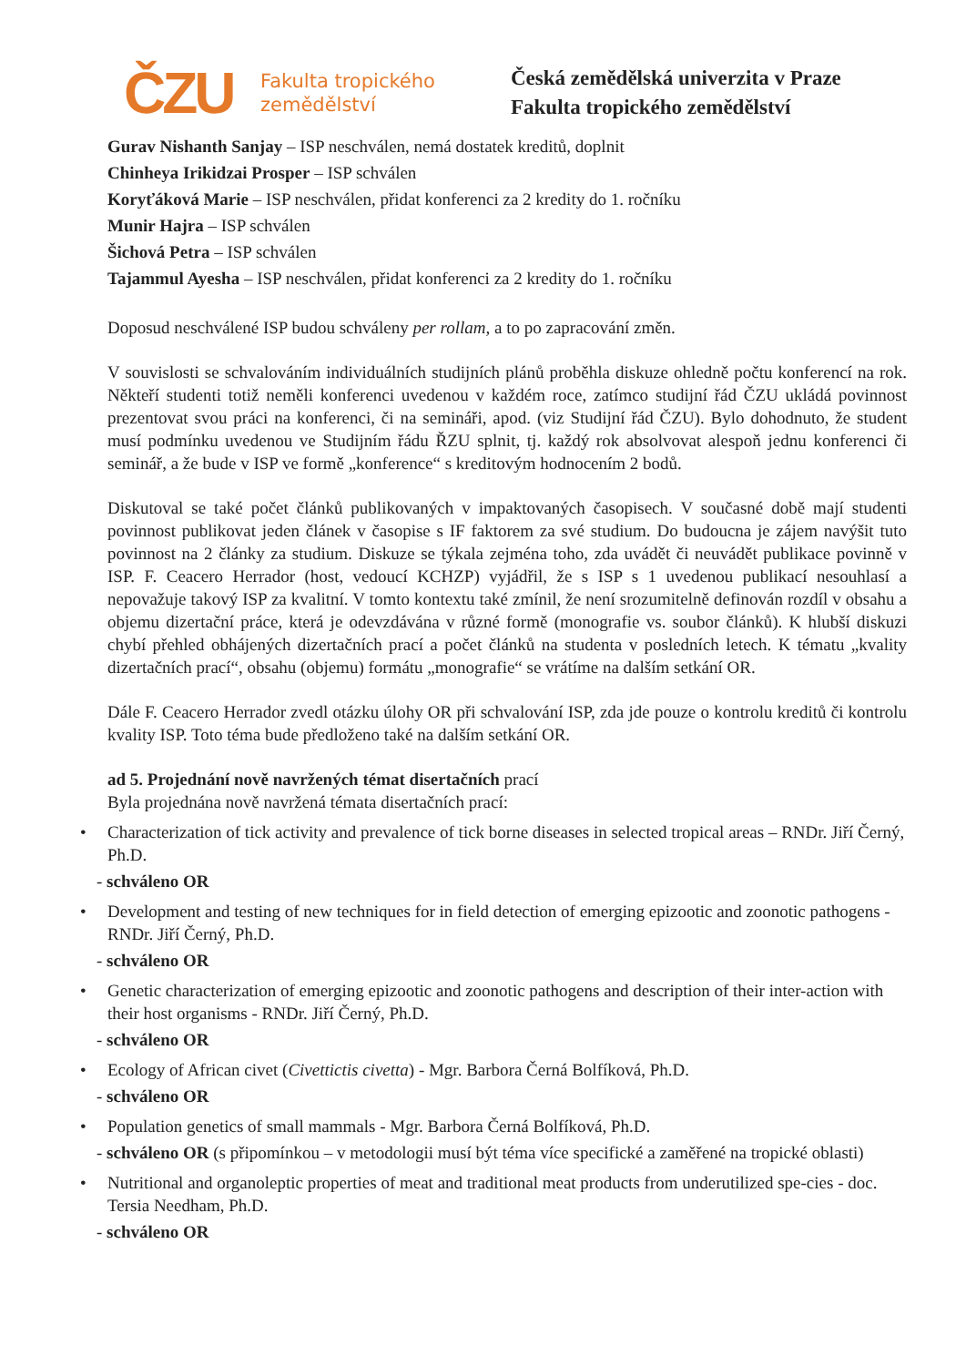ČZU
Fakulta tropického
zemědělství
Česká zemědělská univerzita v Praze
Fakulta tropického zemědělství
Gurav Nishanth Sanjay – ISP neschválen, nemá dostatek kreditů, doplnit
Chinheya Irikidzai Prosper – ISP schválen
Koryťáková Marie – ISP neschválen, přidat konferenci za 2 kredity do 1. ročníku
Munir Hajra – ISP schválen
Šichová Petra – ISP schválen
Tajammul Ayesha – ISP neschválen, přidat konferenci za 2 kredity do 1. ročníku
Doposud neschválené ISP budou schváleny per rollam, a to po zapracování změn.
V souvislosti se schvalováním individuálních studijních plánů proběhla diskuze ohledně počtu konferencí na rok. Někteří studenti totiž neměli konferenci uvedenou v každém roce, zatímco studijní řád ČZU ukládá povinnost prezentovat svou práci na konferenci, či na semináři, apod. (viz Studijní řád ČZU). Bylo dohodnuto, že student musí podmínku uvedenou ve Studijním řádu ŘZU splnit, tj. každý rok absolvovat alespoň jednu konferenci či seminář, a že bude v ISP ve formě „konference“ s kreditovým hodnocením 2 bodů.
Diskutoval se také počet článků publikovaných v impaktovaných časopisech. V současné době mají studenti povinnost publikovat jeden článek v časopise s IF faktorem za své studium. Do budoucna je zájem navýšit tuto povinnost na 2 články za studium. Diskuze se týkala zejména toho, zda uvádět či neuvádět publikace povinně v ISP. F. Ceacero Herrador (host, vedoucí KCHZP) vyjádřil, že s ISP s 1 uvedenou publikací nesouhlasí a nepovažuje takový ISP za kvalitní. V tomto kontextu také zmínil, že není srozumitelně definován rozdíl v obsahu a objemu dizertační práce, která je odevzdávána v různé formě (monografie vs. soubor článků). K hlubší diskuzi chybí přehled obhájených dizertačních prací a počet článků na studenta v posledních letech. K tématu „kvality dizertačních prací“, obsahu (objemu) formátu „monografie“ se vrátíme na dalším setkání OR.
Dále F. Ceacero Herrador zvedl otázku úlohy OR při schvalování ISP, zda jde pouze o kontrolu kreditů či kontrolu kvality ISP. Toto téma bude předloženo také na dalším setkání OR.
ad 5. Projednání nově navržených témat disertačních prací
Byla projednána nově navržená témata disertačních prací:
Characterization of tick activity and prevalence of tick borne diseases in selected tropical areas – RNDr. Jiří Černý, Ph.D.
- schváleno OR
Development and testing of new techniques for in field detection of emerging epizootic and zoonotic pathogens - RNDr. Jiří Černý, Ph.D.
- schváleno OR
Genetic characterization of emerging epizootic and zoonotic pathogens and description of their inter-action with their host organisms - RNDr. Jiří Černý, Ph.D.
- schváleno OR
Ecology of African civet (Civettictis civetta) - Mgr. Barbora Černá Bolfíková, Ph.D.
- schváleno OR
Population genetics of small mammals - Mgr. Barbora Černá Bolfíková, Ph.D.
- schváleno OR (s připomínkou – v metodologii musí být téma více specifické a zaměřené na tropické oblasti)
Nutritional and organoleptic properties of meat and traditional meat products from underutilized spe-cies - doc. Tersia Needham, Ph.D.
- schváleno OR